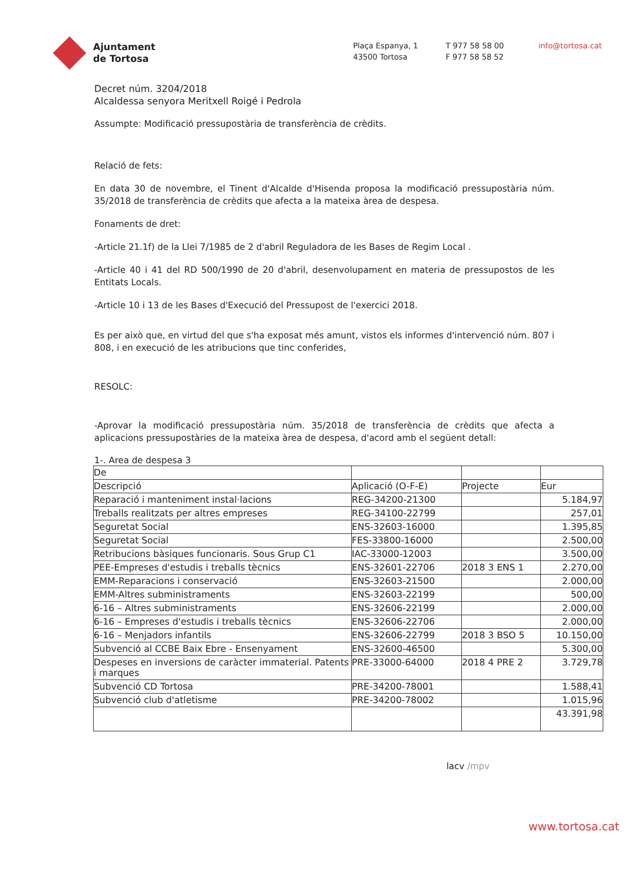Ajuntament
de Tortosa
Plaça Espanya, 1
43500 Tortosa
T 977 58 58 00
F 977 58 58 52
info@tortosa.cat
Decret núm. 3204/2018
Alcaldessa senyora Meritxell Roigé i Pedrola
Assumpte: Modificació pressupostària de transferència de crèdits.
Relació de fets:
En data 30 de novembre, el Tinent d'Alcalde d'Hisenda proposa la modificació pressupostària núm. 35/2018 de transferència de crèdits que afecta a la mateixa àrea de despesa.
Fonaments de dret:
-Article 21.1f) de la Llei 7/1985 de 2 d'abril Reguladora de les Bases de Regim Local .
-Article 40 i 41 del RD 500/1990 de 20 d'abril, desenvolupament en materia de pressupostos de les Entitats Locals.
-Article 10 i 13 de les Bases d'Execució del Pressupost de l'exercici 2018.
Es per això que, en virtud del que s'ha exposat més amunt, vistos els informes d'intervenció núm. 807 i 808, i en execució de les atribucions que tinc conferides,
RESOLC:
-Aprovar la modificació pressupostària núm. 35/2018 de transferència de crèdits que afecta a aplicacions pressupostàries de la mateixa àrea de despesa, d'acord amb el següent detall:
1-. Area de despesa 3
| De | | | |
| --- | --- | --- | --- |
| Descripció | Aplicació (O-F-E) | Projecte | Eur |
| Reparació i manteniment instal·lacions | REG-34200-21300 | | 5.184,97 |
| Treballs realitzats per altres empreses | REG-34100-22799 | | 257,01 |
| Seguretat Social | ENS-32603-16000 | | 1.395,85 |
| Seguretat Social | FES-33800-16000 | | 2.500,00 |
| Retribucions bàsiques funcionaris. Sous Grup C1 | IAC-33000-12003 | | 3.500,00 |
| PEE-Empreses d'estudis i treballs tècnics | ENS-32601-22706 | 2018 3 ENS 1 | 2.270,00 |
| EMM-Reparacions i conservació | ENS-32603-21500 | | 2.000,00 |
| EMM-Altres subministraments | ENS-32603-22199 | | 500,00 |
| 6-16 – Altres subministraments | ENS-32606-22199 | | 2.000,00 |
| 6-16 – Empreses d'estudis i treballs tècnics | ENS-32606-22706 | | 2.000,00 |
| 6-16 – Menjadors infantils | ENS-32606-22799 | 2018 3 BSO 5 | 10.150,00 |
| Subvenció al CCBE Baix Ebre - Ensenyament | ENS-32600-46500 | | 5.300,00 |
| Despeses en inversions de caràcter immaterial. Patents i marques | PRE-33000-64000 | 2018 4 PRE 2 | 3.729,78 |
| Subvenció CD Tortosa | PRE-34200-78001 | | 1.588,41 |
| Subvenció club d'atletisme | PRE-34200-78002 | | 1.015,96 |
| | | | 43.391,98 |
lacv /mpv
www.tortosa.cat